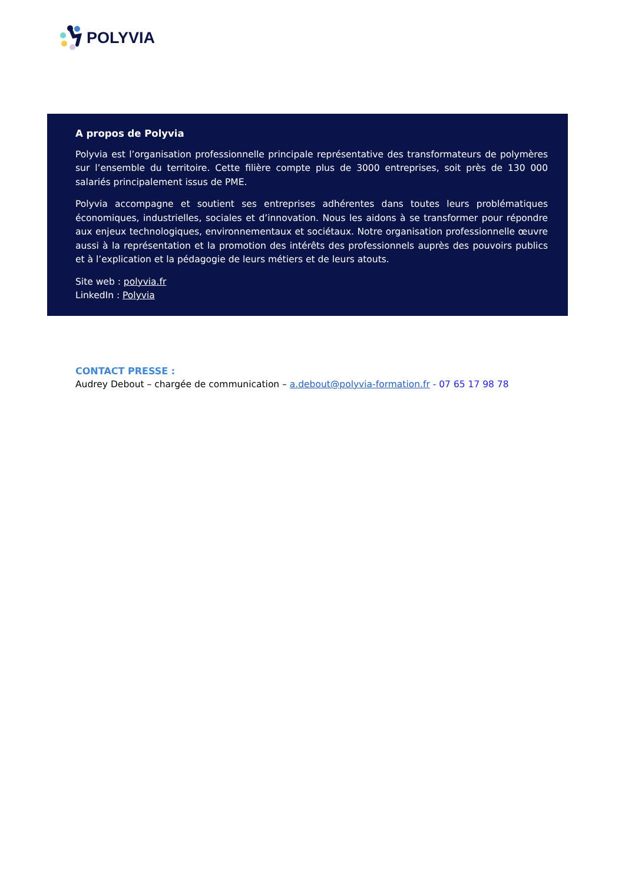POLYVIA
A propos de Polyvia
Polyvia est l’organisation professionnelle principale représentative des transformateurs de polymères sur l’ensemble du territoire. Cette filière compte plus de 3000 entreprises, soit près de 130 000 salariés principalement issus de PME.
Polyvia accompagne et soutient ses entreprises adhérentes dans toutes leurs problématiques économiques, industrielles, sociales et d’innovation. Nous les aidons à se transformer pour répondre aux enjeux technologiques, environnementaux et sociétaux. Notre organisation professionnelle œuvre aussi à la représentation et la promotion des intérêts des professionnels auprès des pouvoirs publics et à l’explication et la pédagogie de leurs métiers et de leurs atouts.
Site web : polyvia.fr
LinkedIn : Polyvia
CONTACT PRESSE :
Audrey Debout – chargée de communication – a.debout@polyvia-formation.fr - 07 65 17 98 78